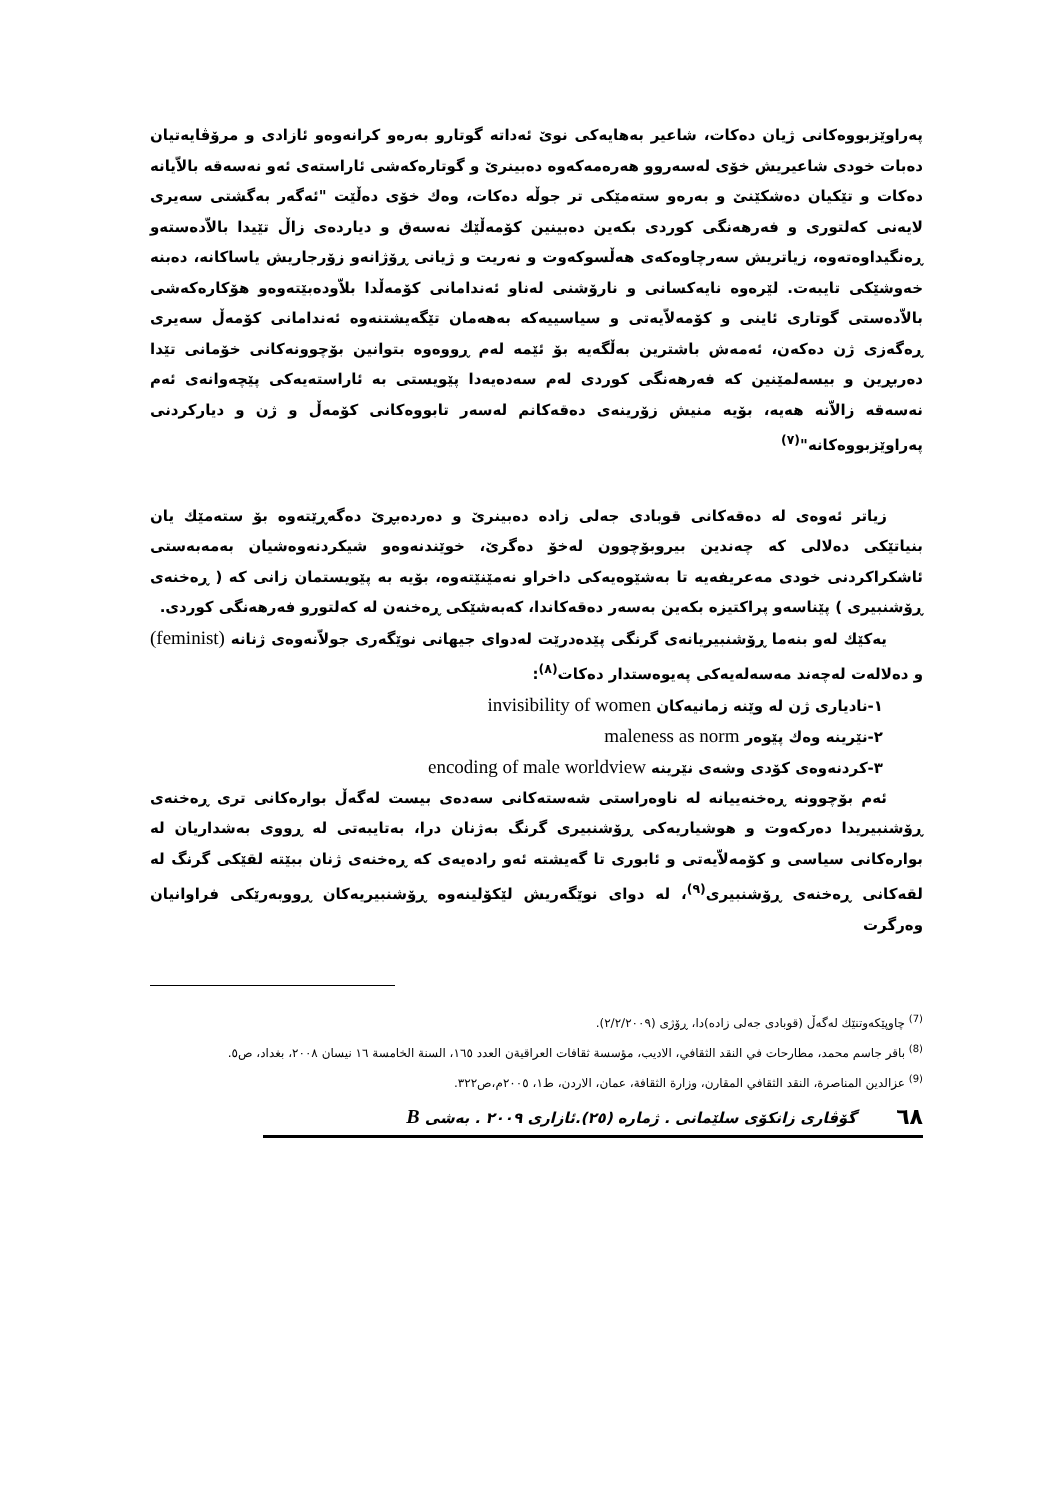پەراوێزبووەکانی ژیان دەکات، شاعیر بەهایەکی نوێ ئەداتە گوتارو بەرەو کرانەوەو ئازادی و مرۆڤایەتیان دەبات خودی شاعیریش خۆی لەسەروو هەرەمەکەوە دەبینرێ و گوتارەکەشی ئاراستەی ئەو نەسەقە بالاّیانە دەکات و تێکیان دەشکێنێ و بەرەو ستەمێکی تر جوڵە دەکات، وەك خۆی دەڵێت "ئەگەر بەگشتی سەیری لایەنی کەلتوری و فەرهەنگی کوردی بکەین دەبینین کۆمەڵێك نەسەق و دیاردەی زاڵ تێیدا بالاّدەستەو ڕەنگیداوەتەوە، زیاتریش سەرچاوەکەی هەڵسوکەوت و نەریت و ژیانی ڕۆژانەو زۆرجاریش یاساکانە، دەبنە خەوشێکی تایبەت. لێرەوە نایەکسانی و نارۆشنی لەناو ئەندامانی کۆمەڵدا بلاّودەبێتەوەو هۆکارەکەشی بالاّدەستی گوتاری ئاینی و کۆمەلاّیەتی و سیاسییەکە بەهەمان تێگەیشتنەوە ئەندامانی کۆمەڵ سەیری ڕەگەزی ژن دەکەن، ئەمەش باشترین بەڵگەیە بۆ ئێمە لەم ڕووەوە بتوانین بۆچوونەکانی خۆمانی تێدا دەربڕین و بیسەلمێنین کە فەرهەنگی کوردی لەم سەدەیەدا پێویستی بە ئاراستەیەکی پێچەوانەی ئەم نەسەقە زالاّنە هەیە، بۆیە منیش زۆرینەی دەقەکانم لەسەر تابووەکانی کۆمەڵ و ژن و دیارکردنی پەراوێزبووەکانە"<sup>(٧)</sup>
زیاتر ئەوەی لە دەقەکانی قوبادی جەلی زادە دەبینرێ و دەردەبڕێ دەگەڕێتەوە بۆ ستەمێك یان بنیاتێکی دەلالی کە چەندین بیروبۆچوون لەخۆ دەگرێ، خوێندنەوەو شیکردنەوەشیان بەمەبەستی ئاشکراکردنی خودی مەعریفەیە تا بەشێوەیەکی داخراو نەمێنێتەوە، بۆیە بە پێویستمان زانی کە ( ڕەخنەی ڕۆشنبیری ) پێناسەو پراکتیزە بکەین بەسەر دەقەکاندا، کەبەشێکی ڕەخنەن لە کەلتورو فەرهەنگی کوردی.
یەکێك لەو بنەما ڕۆشنبیریانەی گرنگی پێدەدرێت لەدوای جیهانی نوێگەری جولاّنەوەی ژنانە (feminist) و دەلالەت لەچەند مەسەلەیەکی پەیوەستدار دەکات<sup>(٨)</sup>:
١-نادیاری ژن لە وێنە زمانیەکان invisibility of women
٢-نێرینە وەك پێوەر maleness as norm
٣-کردنەوەی کۆدی وشەی نێرینە encoding of male worldview
ئەم بۆچوونە ڕەخنەییانە لە ناوەراستی شەستەکانی سەدەی بیست لەگەڵ بوارەکانی تری ڕەخنەی ڕۆشنبیریدا دەرکەوت و هوشیاریەکی ڕۆشنبیری گرنگ بەژنان درا، بەتایبەتی لە ڕووی بەشداریان لە بوارەکانی سیاسی و کۆمەلاّیەتی و ئابوری تا گەیشتە ئەو رادەیەی کە ڕەخنەی ژنان ببێتە لقێکی گرنگ لە لقەکانی ڕەخنەی ڕۆشنبیری<sup>(٩)</sup>، لە دوای نوێگەریش لێکۆلینەوە ڕۆشنبیریەکان ڕووبەرێکی فراوانیان وەرگرت
<sup>(7)</sup> چاوپێکەوتنێك لەگەڵ (قوبادی جەلی زادە)دا، ڕۆژی (٢/٢/٢٠٠٩).
<sup>(8)</sup> باقر جاسم محمد، مطارحات في النقد الثقافي، الاديب، مؤسسة ثقافات العراقيةن العدد ١٦٥، السنة الخامسة ١٦ نيسان ٢٠٠٨، بغداد، ص٥.
<sup>(9)</sup> عزالدين المناصرة، النقد الثقافي المقارن، وزارة الثقافة، عمان، الاردن، ط١، ٢٠٠٥م،ص٣٢٢.
٦٨ گۆڤاری زانكۆی سلێمانی . ژمارە (٢٥).ئازاری ٢٠٠٩ . بەشی B